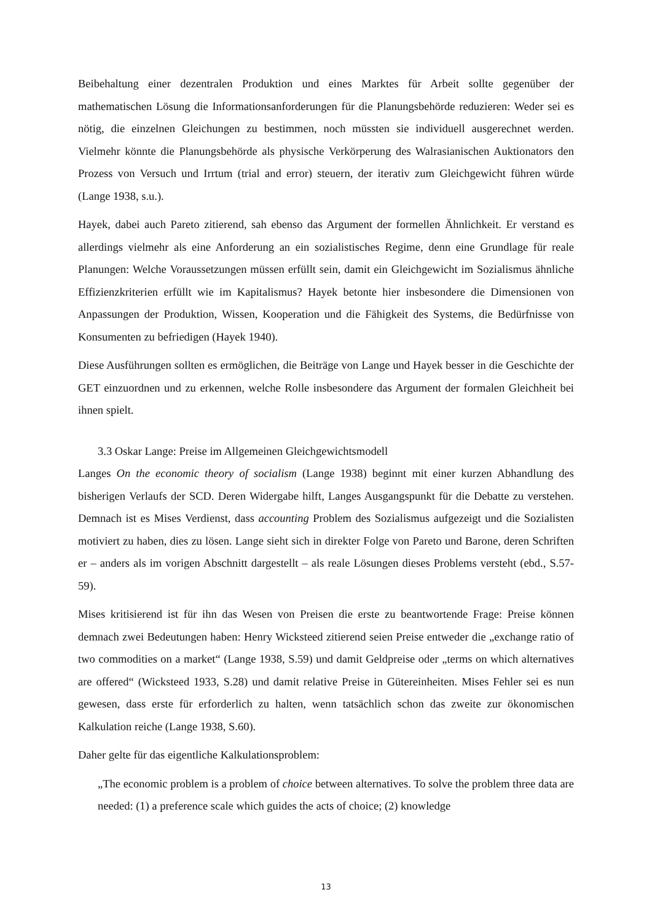Beibehaltung einer dezentralen Produktion und eines Marktes für Arbeit sollte gegenüber der mathematischen Lösung die Informationsanforderungen für die Planungsbehörde reduzieren: Weder sei es nötig, die einzelnen Gleichungen zu bestimmen, noch müssten sie individuell ausgerechnet werden. Vielmehr könnte die Planungsbehörde als physische Verkörperung des Walrasianischen Auktionators den Prozess von Versuch und Irrtum (trial and error) steuern, der iterativ zum Gleichgewicht führen würde (Lange 1938, s.u.).
Hayek, dabei auch Pareto zitierend, sah ebenso das Argument der formellen Ähnlichkeit. Er verstand es allerdings vielmehr als eine Anforderung an ein sozialistisches Regime, denn eine Grundlage für reale Planungen: Welche Voraussetzungen müssen erfüllt sein, damit ein Gleichgewicht im Sozialismus ähnliche Effizienzkriterien erfüllt wie im Kapitalismus? Hayek betonte hier insbesondere die Dimensionen von Anpassungen der Produktion, Wissen, Kooperation und die Fähigkeit des Systems, die Bedürfnisse von Konsumenten zu befriedigen (Hayek 1940).
Diese Ausführungen sollten es ermöglichen, die Beiträge von Lange und Hayek besser in die Geschichte der GET einzuordnen und zu erkennen, welche Rolle insbesondere das Argument der formalen Gleichheit bei ihnen spielt.
3.3 Oskar Lange: Preise im Allgemeinen Gleichgewichtsmodell
Langes On the economic theory of socialism (Lange 1938) beginnt mit einer kurzen Abhandlung des bisherigen Verlaufs der SCD. Deren Widergabe hilft, Langes Ausgangspunkt für die Debatte zu verstehen. Demnach ist es Mises Verdienst, dass accounting Problem des Sozialismus aufgezeigt und die Sozialisten motiviert zu haben, dies zu lösen. Lange sieht sich in direkter Folge von Pareto und Barone, deren Schriften er – anders als im vorigen Abschnitt dargestellt – als reale Lösungen dieses Problems versteht (ebd., S.57-59).
Mises kritisierend ist für ihn das Wesen von Preisen die erste zu beantwortende Frage: Preise können demnach zwei Bedeutungen haben: Henry Wicksteed zitierend seien Preise entweder die „exchange ratio of two commodities on a market“ (Lange 1938, S.59) und damit Geldpreise oder „terms on which alternatives are offered“ (Wicksteed 1933, S.28) und damit relative Preise in Gütereinheiten. Mises Fehler sei es nun gewesen, dass erste für erforderlich zu halten, wenn tatsächlich schon das zweite zur ökonomischen Kalkulation reiche (Lange 1938, S.60).
Daher gelte für das eigentliche Kalkulationsproblem:
„The economic problem is a problem of choice between alternatives. To solve the problem three data are needed: (1) a preference scale which guides the acts of choice; (2) knowledge
13